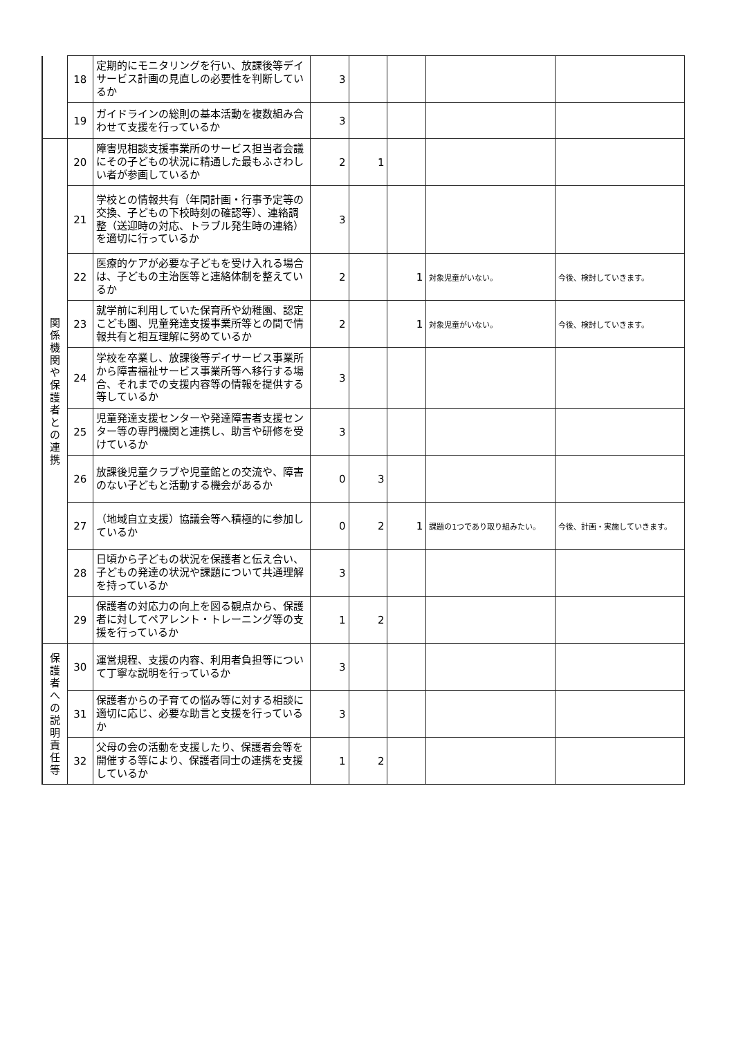| | 18 | 定期的にモニタリングを行い、放課後等デイサービス計画の見直しの必要性を判断しているか | 3 | | | | |
| | 19 | ガイドラインの総則の基本活動を複数組み合わせて支援を行っているか | 3 | | | | |
| 関 係 機 関 や 保 護 者 と の 連 携 | 20 | 障害児相談支援事業所のサービス担当者会議にその子どもの状況に精通した最もふさわしい者が参画しているか | 2 | 1 | | | |
| | 21 | 学校との情報共有（年間計画・行事予定等の交換、子どもの下校時刻の確認等）、連絡調整（送迎時の対応、トラブル発生時の連絡）を適切に行っているか | 3 | | | | |
| | 22 | 医療的ケアが必要な子どもを受け入れる場合は、子どもの主治医等と連絡体制を整えているか | 2 | | 1 | 対象児童がいない。 | 今後、検討していきます。 |
| | 23 | 就学前に利用していた保育所や幼稚園、認定こども園、児童発達支援事業所等との間で情報共有と相互理解に努めているか | 2 | | 1 | 対象児童がいない。 | 今後、検討していきます。 |
| | 24 | 学校を卒業し、放課後等デイサービス事業所から障害福祉サービス事業所等へ移行する場合、それまでの支援内容等の情報を提供する等しているか | 3 | | | | |
| | 25 | 児童発達支援センターや発達障害者支援センター等の専門機関と連携し、助言や研修を受けているか | 3 | | | | |
| | 26 | 放課後児童クラブや児童館との交流や、障害のない子どもと活動する機会があるか | 0 | 3 | | | |
| | 27 | （地域自立支援）協議会等へ積極的に参加しているか | 0 | 2 | 1 | 課題の1つであり取り組みたい。 | 今後、計画・実施していきます。 |
| | 28 | 日頃から子どもの状況を保護者と伝え合い、子どもの発達の状況や課題について共通理解を持っているか | 3 | | | | |
| | 29 | 保護者の対応力の向上を図る観点から、保護者に対してペアレント・トレーニング等の支援を行っているか | 1 | 2 | | | |
| 保 護 者 へ の 説 明 責 任 等 | 30 | 運営規程、支援の内容、利用者負担等について丁寧な説明を行っているか | 3 | | | | |
| | 31 | 保護者からの子育ての悩み等に対する相談に適切に応じ、必要な助言と支援を行っているか | 3 | | | | |
| | 32 | 父母の会の活動を支援したり、保護者会等を開催する等により、保護者同士の連携を支援しているか | 1 | 2 | | | |